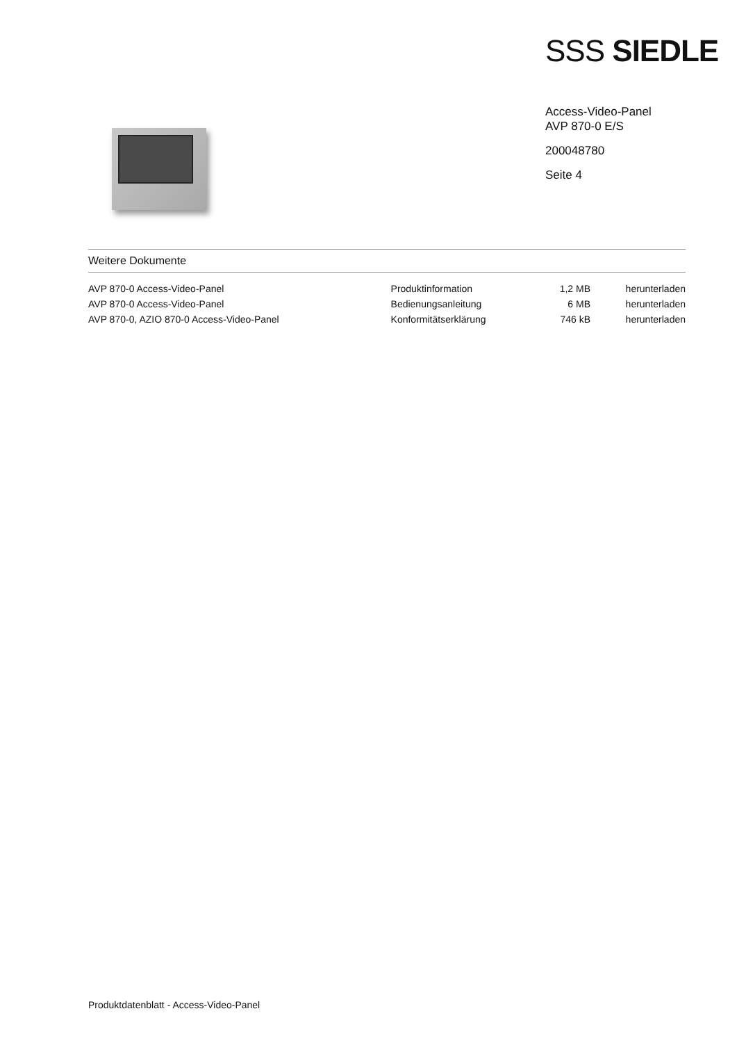SSS SIEDLE
Access-Video-Panel
AVP 870-0 E/S
200048780
Seite 4
Weitere Dokumente
| AVP 870-0 Access-Video-Panel | Produktinformation | 1,2 MB | herunterladen |
| AVP 870-0 Access-Video-Panel | Bedienungsanleitung | 6 MB | herunterladen |
| AVP 870-0, AZIO 870-0 Access-Video-Panel | Konformitätserklärung | 746 kB | herunterladen |
Produktdatenblatt - Access-Video-Panel